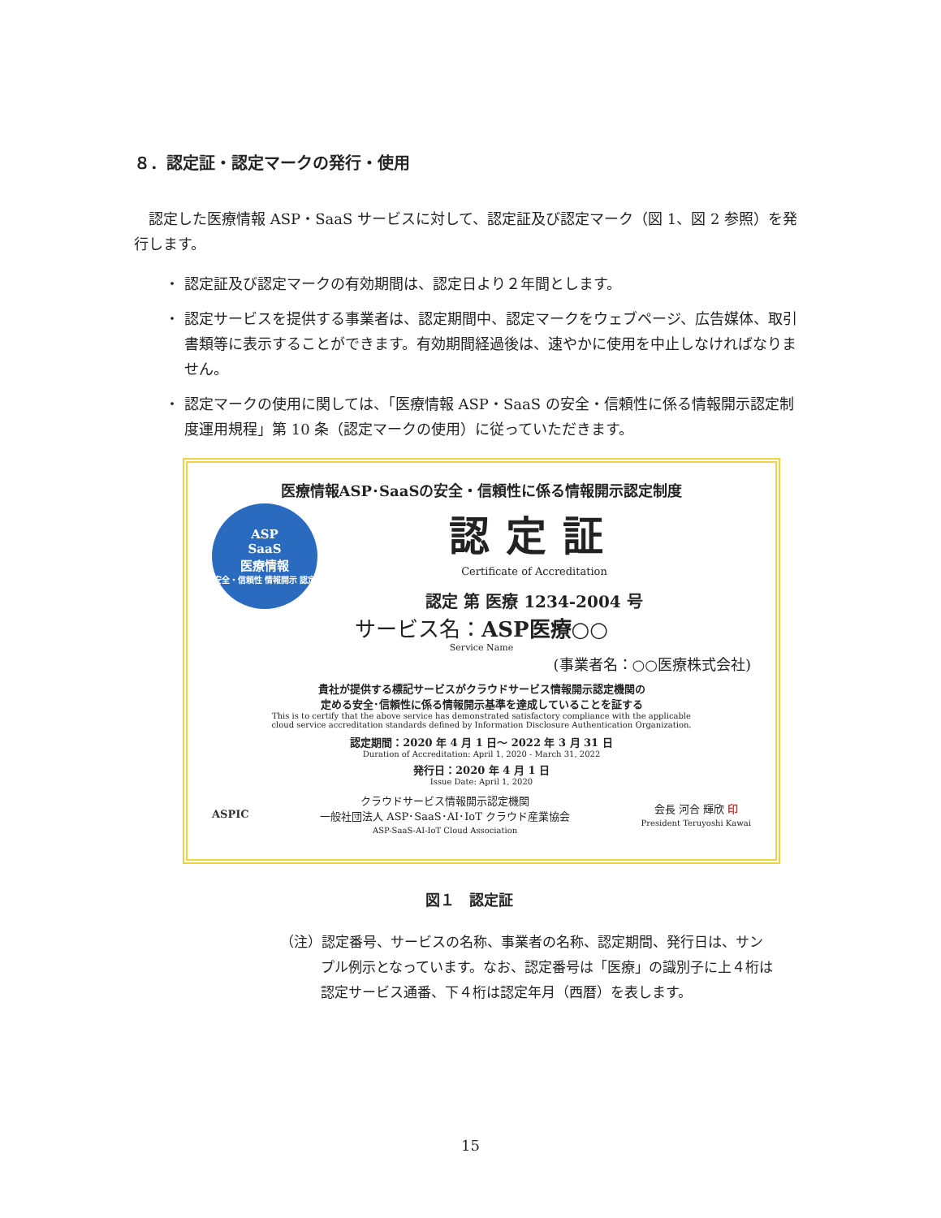８．認定証・認定マークの発行・使用
　認定した医療情報 ASP・SaaS サービスに対して、認定証及び認定マーク（図 1、図 2 参照）を発行します。
・ 認定証及び認定マークの有効期間は、認定日より２年間とします。
・ 認定サービスを提供する事業者は、認定期間中、認定マークをウェブページ、広告媒体、取引書類等に表示することができます。有効期間経過後は、速やかに使用を中止しなければなりません。
・ 認定マークの使用に関しては、「医療情報 ASP・SaaS の安全・信頼性に係る情報開示認定制度運用規程」第 10 条（認定マークの使用）に従っていただきます。
医療情報ASP･SaaSの安全・信頼性に係る情報開示認定制度
ASP
SaaS
医療情報
安全・信頼性 情報開示 認定
認定証
Certificate of Accreditation
認定 第 医療 1234-2004 号
サービス名：ASP医療○○
Service Name
(事業者名：○○医療株式会社)
貴社が提供する標記サービスがクラウドサービス情報開示認定機関の
定める安全･信頼性に係る情報開示基準を達成していることを証する
This is to certify that the above service has demonstrated satisfactory compliance with the applicable
cloud service accreditation standards defined by Information Disclosure Authentication Organization.
認定期間：2020 年 4 月 1 日～ 2022 年 3 月 31 日
Duration of Accreditation: April 1, 2020 - March 31, 2022
発行日：2020 年 4 月 1 日
Issue Date: April 1, 2020
ASPIC
クラウドサービス情報開示認定機関
一般社団法人 ASP･SaaS･AI･IoT クラウド産業協会
ASP-SaaS-AI-IoT Cloud Association
会長 河合 輝欣 印
President Teruyoshi Kawai
図１　認定証
（注）認定番号、サービスの名称、事業者の名称、認定期間、発行日は、サンプル例示となっています。なお、認定番号は「医療」の識別子に上４桁は認定サービス通番、下４桁は認定年月（西暦）を表します。
15